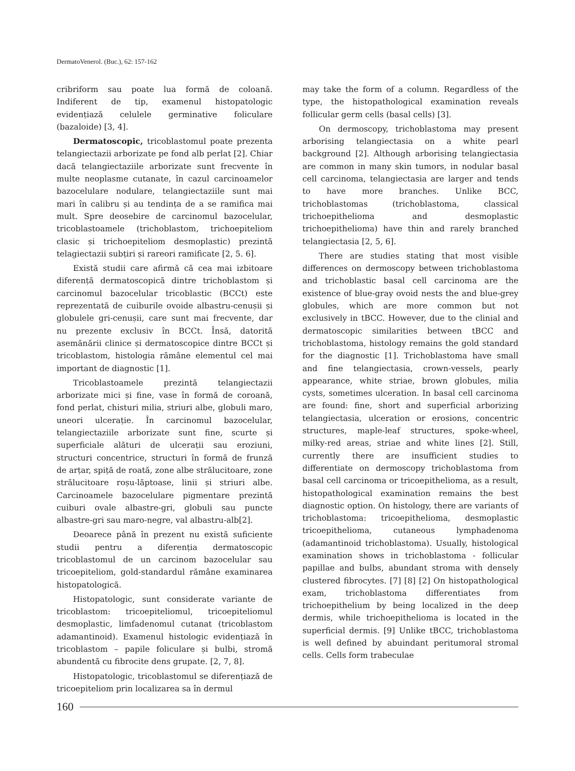DermatoVenerol. (Buc.), 62: 157-162
cribriform sau poate lua formă de coloană. Indiferent de tip, examenul histopatologic evidențiază celulele germinative foliculare (bazaloide) [3, 4].
Dermatoscopic, tricoblastomul poate prezenta telangiectazii arborizate pe fond alb perlat [2]. Chiar dacă telangiectaziile arborizate sunt frecvente în multe neoplasme cutanate, în cazul carcinoamelor bazocelulare nodulare, telangiectaziile sunt mai mari în calibru și au tendința de a se ramifica mai mult. Spre deosebire de carcinomul bazocelular, tricoblastoamele (trichoblastom, trichoepiteliom clasic și trichoepiteliom desmoplastic) prezintă telagiectazii subțiri și rareori ramificate [2, 5. 6].
Există studii care afirmă că cea mai izbitoare diferență dermatoscopică dintre trichoblastom și carcinomul bazocelular tricoblastic (BCCt) este reprezentată de cuiburile ovoide albastru-cenușii și globulele gri-cenușii, care sunt mai frecvente, dar nu prezente exclusiv în BCCt. Însă, datorită asemănării clinice și dermatoscopice dintre BCCt și tricoblastom, histologia rămâne elementul cel mai important de diagnostic [1].
Tricoblastoamele prezintă telangiectazii arborizate mici și fine, vase în formă de coroană, fond perlat, chisturi milia, striuri albe, globuli maro, uneori ulcerație. În carcinomul bazocelular, telangiectaziile arborizate sunt fine, scurte și superficiale alături de ulcerații sau eroziuni, structuri concentrice, structuri în formă de frunză de arțar, spiță de roată, zone albe strălucitoare, zone strălucitoare roșu-lăptoase, linii și striuri albe. Carcinoamele bazocelulare pigmentare prezintă cuiburi ovale albastre-gri, globuli sau puncte albastre-gri sau maro-negre, val albastru-alb[2].
Deoarece până în prezent nu există suficiente studii pentru a diferenția dermatoscopic tricoblastomul de un carcinom bazocelular sau tricoepiteliom, gold-standardul rămâne examinarea histopatologică.
Histopatologic, sunt considerate variante de tricoblastom: tricoepiteliomul, tricoepiteliomul desmoplastic, limfadenomul cutanat (tricoblastom adamantinoid). Examenul histologic evidențiază în tricoblastom – papile foliculare și bulbi, stromă abundentă cu fibrocite dens grupate. [2, 7, 8].
Histopatologic, tricoblastomul se diferențiază de tricoepiteliom prin localizarea sa în dermul
may take the form of a column. Regardless of the type, the histopathological examination reveals follicular germ cells (basal cells) [3].
On dermoscopy, trichoblastoma may present arborising telangiectasia on a white pearl background [2]. Although arborising telangiectasia are common in many skin tumors, in nodular basal cell carcinoma, telangiectasia are larger and tends to have more branches. Unlike BCC, trichoblastomas (trichoblastoma, classical trichoepithelioma and desmoplastic trichoepithelioma) have thin and rarely branched telangiectasia [2, 5, 6].
There are studies stating that most visible differences on dermoscopy between trichoblastoma and trichoblastic basal cell carcinoma are the existence of blue-gray ovoid nests the and blue-grey globules, which are more common but not exclusively in tBCC. However, due to the clinial and dermatoscopic similarities between tBCC and trichoblastoma, histology remains the gold standard for the diagnostic [1]. Trichoblastoma have small and fine telangiectasia, crown-vessels, pearly appearance, white striae, brown globules, milia cysts, sometimes ulceration. In basal cell carcinoma are found: fine, short and superficial arborizing telangiectasia, ulceration or erosions, concentric structures, maple-leaf structures, spoke-wheel, milky-red areas, striae and white lines [2]. Still, currently there are insufficient studies to differentiate on dermoscopy trichoblastoma from basal cell carcinoma or tricoepithelioma, as a result, histopathological examination remains the best diagnostic option. On histology, there are variants of trichoblastoma: tricoepithelioma, desmoplastic tricoepithelioma, cutaneous lymphadenoma (adamantinoid trichoblastoma). Usually, histological examination shows in trichoblastoma - follicular papillae and bulbs, abundant stroma with densely clustered fibrocytes. [7] [8] [2] On histopathological exam, trichoblastoma differentiates from trichoepithelium by being localized in the deep dermis, while trichoepithelioma is located in the superficial dermis. [9] Unlike tBCC, trichoblastoma is well defined by abuindant peritumoral stromal cells. Cells form trabeculae
160